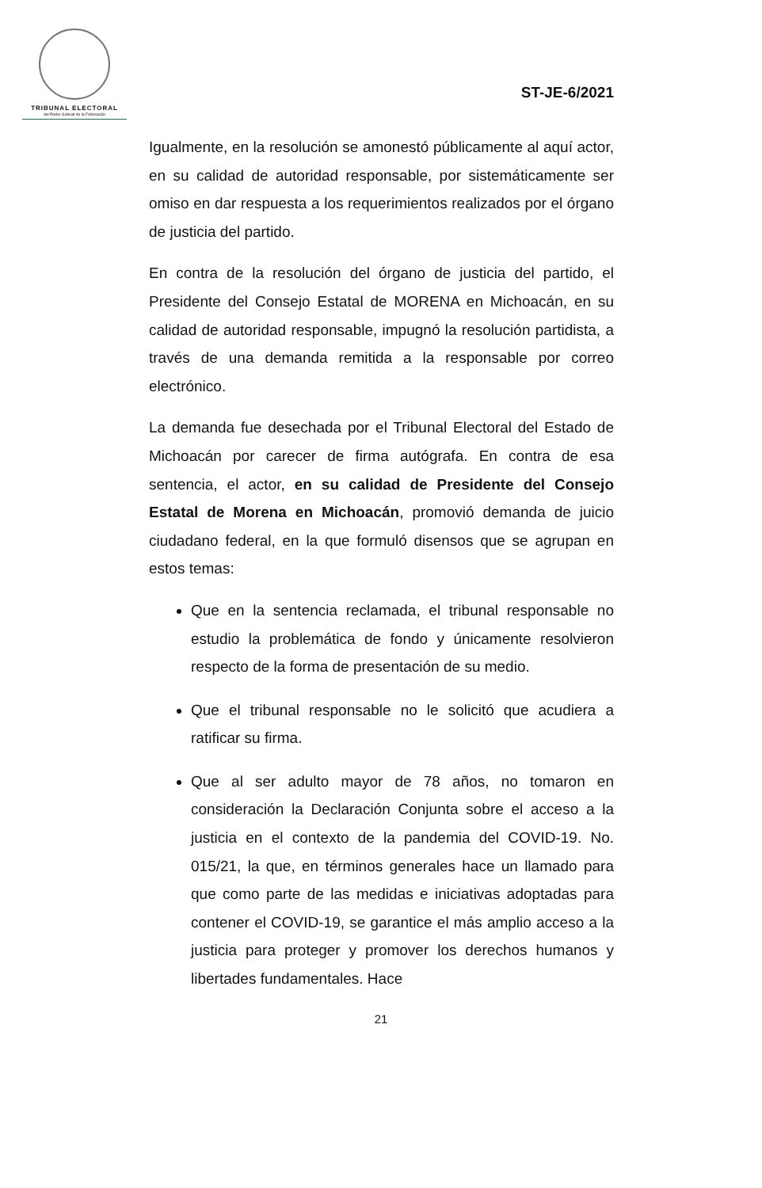TRIBUNAL ELECTORAL
del Poder Judicial de la Federación
ST-JE-6/2021
Igualmente, en la resolución se amonestó públicamente al aquí actor, en su calidad de autoridad responsable, por sistemáticamente ser omiso en dar respuesta a los requerimientos realizados por el órgano de justicia del partido.
En contra de la resolución del órgano de justicia del partido, el Presidente del Consejo Estatal de MORENA en Michoacán, en su calidad de autoridad responsable, impugnó la resolución partidista, a través de una demanda remitida a la responsable por correo electrónico.
La demanda fue desechada por el Tribunal Electoral del Estado de Michoacán por carecer de firma autógrafa. En contra de esa sentencia, el actor, en su calidad de Presidente del Consejo Estatal de Morena en Michoacán, promovió demanda de juicio ciudadano federal, en la que formuló disensos que se agrupan en estos temas:
Que en la sentencia reclamada, el tribunal responsable no estudio la problemática de fondo y únicamente resolvieron respecto de la forma de presentación de su medio.
Que el tribunal responsable no le solicitó que acudiera a ratificar su firma.
Que al ser adulto mayor de 78 años, no tomaron en consideración la Declaración Conjunta sobre el acceso a la justicia en el contexto de la pandemia del COVID-19. No. 015/21, la que, en términos generales hace un llamado para que como parte de las medidas e iniciativas adoptadas para contener el COVID-19, se garantice el más amplio acceso a la justicia para proteger y promover los derechos humanos y libertades fundamentales. Hace
21